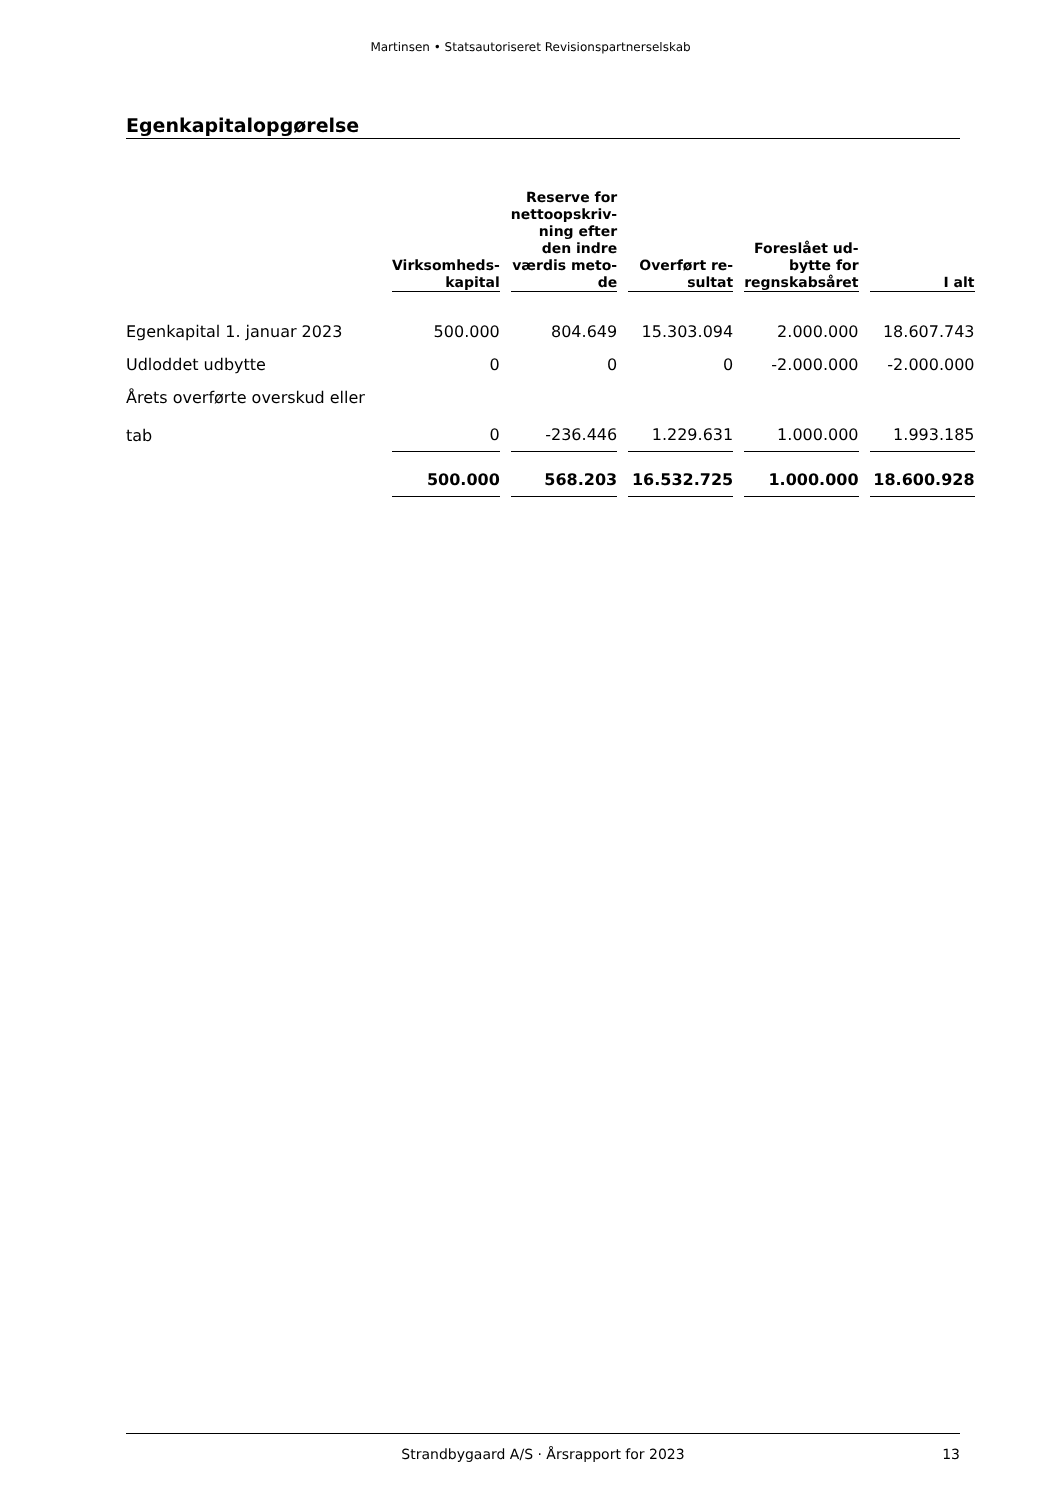Martinsen • Statsautoriseret Revisionspartnerselskab
Egenkapitalopgørelse
| | Virksomheds- kapital | Reserve for nettoopskriv- ning efter den indre værdis meto- de | Overført re- sultat | Foreslået ud- bytte for regnskabsåret | I alt |
| --- | --- | --- | --- | --- | --- |
| Egenkapital 1. januar 2023 | 500.000 | 804.649 | 15.303.094 | 2.000.000 | 18.607.743 |
| Udloddet udbytte | 0 | 0 | 0 | -2.000.000 | -2.000.000 |
| Årets overførte overskud eller tab | 0 | -236.446 | 1.229.631 | 1.000.000 | 1.993.185 |
| | 500.000 | 568.203 | 16.532.725 | 1.000.000 | 18.600.928 |
Strandbygaard A/S · Årsrapport for 2023 13